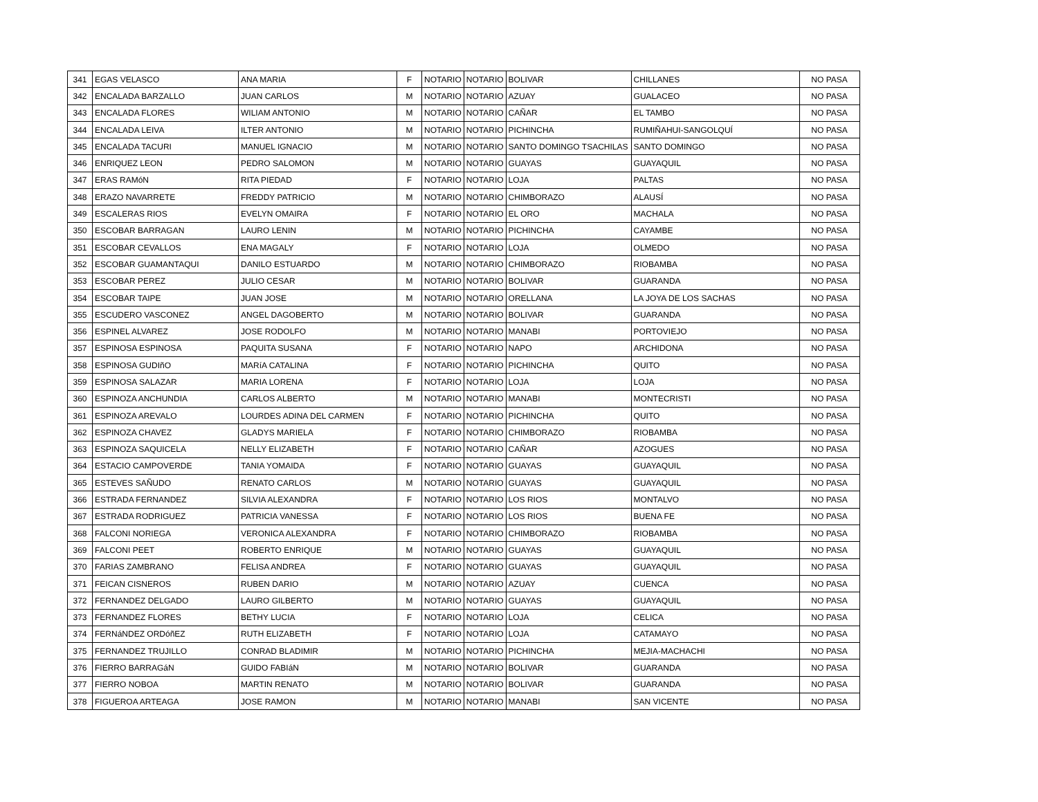| 341 | EGAS VELASCO | ANA MARIA | F | NOTARIO | NOTARIO | BOLIVAR | CHILLANES | NO PASA |
| 342 | ENCALADA BARZALLO | JUAN CARLOS | M | NOTARIO | NOTARIO | AZUAY | GUALACEO | NO PASA |
| 343 | ENCALADA FLORES | WILIAM ANTONIO | M | NOTARIO | NOTARIO | CAÑAR | EL TAMBO | NO PASA |
| 344 | ENCALADA LEIVA | ILTER ANTONIO | M | NOTARIO | NOTARIO | PICHINCHA | RUMIÑAHUI-SANGOLQUÍ | NO PASA |
| 345 | ENCALADA TACURI | MANUEL IGNACIO | M | NOTARIO | NOTARIO | SANTO DOMINGO TSACHILAS | SANTO DOMINGO | NO PASA |
| 346 | ENRIQUEZ LEON | PEDRO SALOMON | M | NOTARIO | NOTARIO | GUAYAS | GUAYAQUIL | NO PASA |
| 347 | ERAS RAMóN | RITA PIEDAD | F | NOTARIO | NOTARIO | LOJA | PALTAS | NO PASA |
| 348 | ERAZO NAVARRETE | FREDDY PATRICIO | M | NOTARIO | NOTARIO | CHIMBORAZO | ALAUSÍ | NO PASA |
| 349 | ESCALERAS RIOS | EVELYN OMAIRA | F | NOTARIO | NOTARIO | EL ORO | MACHALA | NO PASA |
| 350 | ESCOBAR BARRAGAN | LAURO LENIN | M | NOTARIO | NOTARIO | PICHINCHA | CAYAMBE | NO PASA |
| 351 | ESCOBAR CEVALLOS | ENA MAGALY | F | NOTARIO | NOTARIO | LOJA | OLMEDO | NO PASA |
| 352 | ESCOBAR GUAMANTAQUI | DANILO ESTUARDO | M | NOTARIO | NOTARIO | CHIMBORAZO | RIOBAMBA | NO PASA |
| 353 | ESCOBAR PEREZ | JULIO CESAR | M | NOTARIO | NOTARIO | BOLIVAR | GUARANDA | NO PASA |
| 354 | ESCOBAR TAIPE | JUAN JOSE | M | NOTARIO | NOTARIO | ORELLANA | LA JOYA DE LOS SACHAS | NO PASA |
| 355 | ESCUDERO VASCONEZ | ANGEL DAGOBERTO | M | NOTARIO | NOTARIO | BOLIVAR | GUARANDA | NO PASA |
| 356 | ESPINEL ALVAREZ | JOSE RODOLFO | M | NOTARIO | NOTARIO | MANABI | PORTOVIEJO | NO PASA |
| 357 | ESPINOSA ESPINOSA | PAQUITA SUSANA | F | NOTARIO | NOTARIO | NAPO | ARCHIDONA | NO PASA |
| 358 | ESPINOSA GUDIñO | MARíA CATALINA | F | NOTARIO | NOTARIO | PICHINCHA | QUITO | NO PASA |
| 359 | ESPINOSA SALAZAR | MARIA LORENA | F | NOTARIO | NOTARIO | LOJA | LOJA | NO PASA |
| 360 | ESPINOZA ANCHUNDIA | CARLOS ALBERTO | M | NOTARIO | NOTARIO | MANABI | MONTECRISTI | NO PASA |
| 361 | ESPINOZA AREVALO | LOURDES ADINA DEL CARMEN | F | NOTARIO | NOTARIO | PICHINCHA | QUITO | NO PASA |
| 362 | ESPINOZA CHAVEZ | GLADYS MARIELA | F | NOTARIO | NOTARIO | CHIMBORAZO | RIOBAMBA | NO PASA |
| 363 | ESPINOZA SAQUICELA | NELLY ELIZABETH | F | NOTARIO | NOTARIO | CAÑAR | AZOGUES | NO PASA |
| 364 | ESTACIO CAMPOVERDE | TANIA YOMAIDA | F | NOTARIO | NOTARIO | GUAYAS | GUAYAQUIL | NO PASA |
| 365 | ESTEVES SAÑUDO | RENATO CARLOS | M | NOTARIO | NOTARIO | GUAYAS | GUAYAQUIL | NO PASA |
| 366 | ESTRADA FERNANDEZ | SILVIA ALEXANDRA | F | NOTARIO | NOTARIO | LOS RIOS | MONTALVO | NO PASA |
| 367 | ESTRADA RODRIGUEZ | PATRICIA VANESSA | F | NOTARIO | NOTARIO | LOS RIOS | BUENA FE | NO PASA |
| 368 | FALCONI NORIEGA | VERONICA ALEXANDRA | F | NOTARIO | NOTARIO | CHIMBORAZO | RIOBAMBA | NO PASA |
| 369 | FALCONI PEET | ROBERTO ENRIQUE | M | NOTARIO | NOTARIO | GUAYAS | GUAYAQUIL | NO PASA |
| 370 | FARIAS ZAMBRANO | FELISA ANDREA | F | NOTARIO | NOTARIO | GUAYAS | GUAYAQUIL | NO PASA |
| 371 | FEICAN CISNEROS | RUBEN DARIO | M | NOTARIO | NOTARIO | AZUAY | CUENCA | NO PASA |
| 372 | FERNANDEZ DELGADO | LAURO GILBERTO | M | NOTARIO | NOTARIO | GUAYAS | GUAYAQUIL | NO PASA |
| 373 | FERNANDEZ FLORES | BETHY LUCIA | F | NOTARIO | NOTARIO | LOJA | CELICA | NO PASA |
| 374 | FERNáNDEZ ORDóñEZ | RUTH ELIZABETH | F | NOTARIO | NOTARIO | LOJA | CATAMAYO | NO PASA |
| 375 | FERNANDEZ TRUJILLO | CONRAD BLADIMIR | M | NOTARIO | NOTARIO | PICHINCHA | MEJIA-MACHACHI | NO PASA |
| 376 | FIERRO BARRAGáN | GUIDO FABIáN | M | NOTARIO | NOTARIO | BOLIVAR | GUARANDA | NO PASA |
| 377 | FIERRO NOBOA | MARTIN RENATO | M | NOTARIO | NOTARIO | BOLIVAR | GUARANDA | NO PASA |
| 378 | FIGUEROA ARTEAGA | JOSE RAMON | M | NOTARIO | NOTARIO | MANABI | SAN VICENTE | NO PASA |